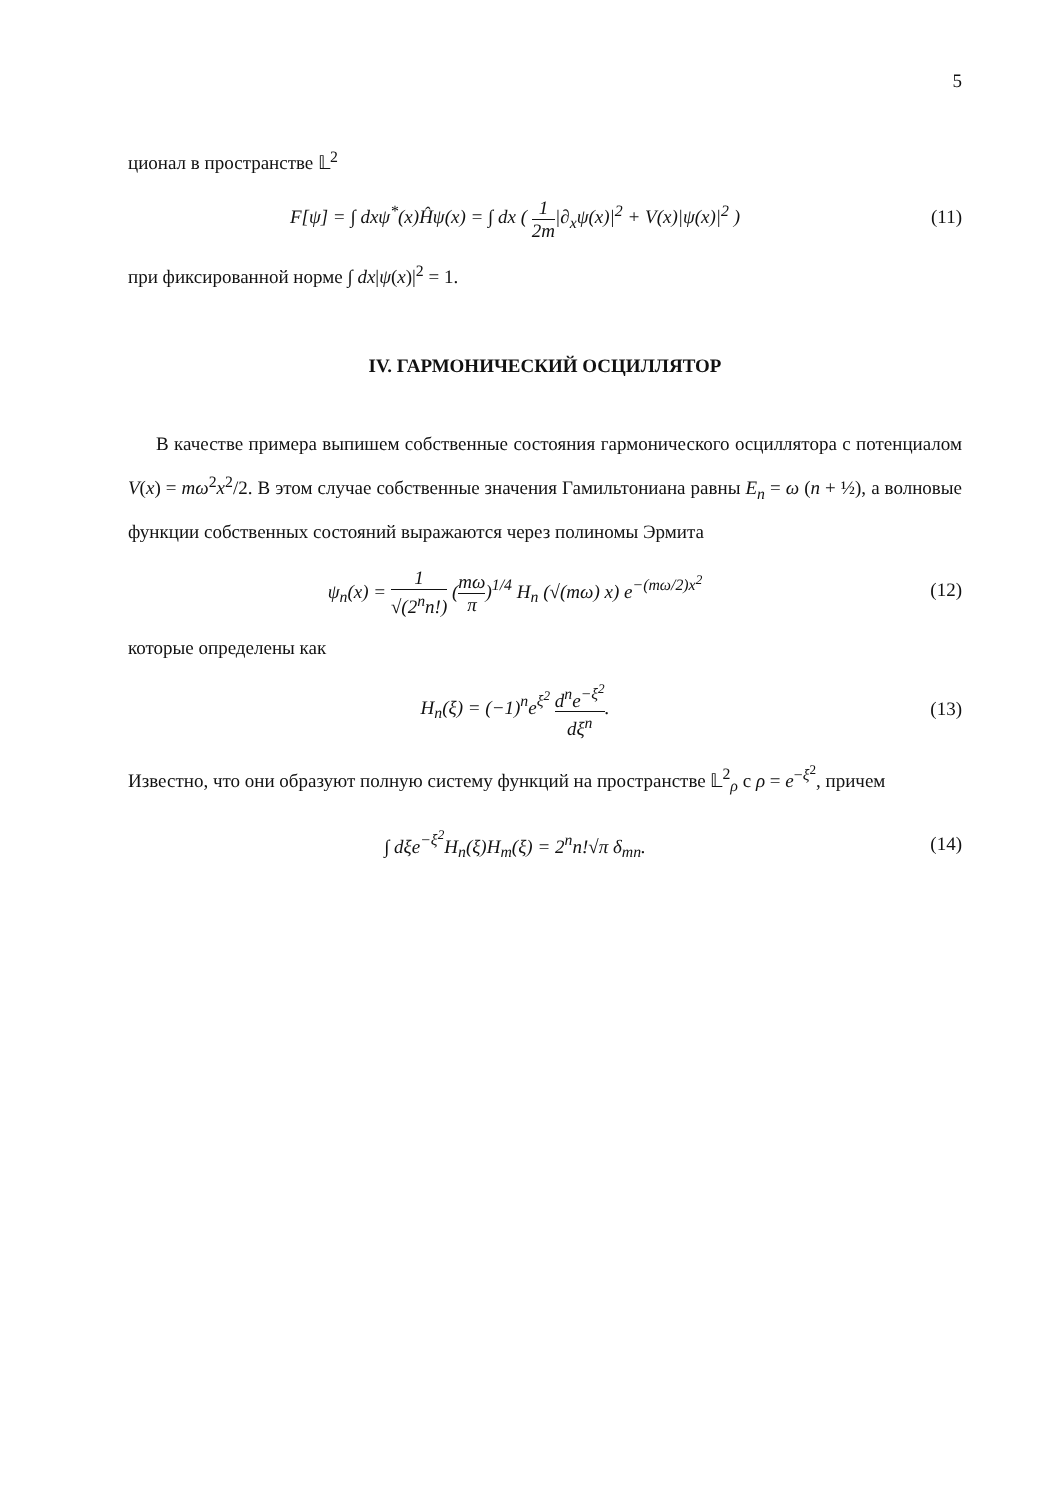5
ционал в пространстве 𝕃<sup>2</sup>
F[ψ] = ∫ dxψ<sup>*</sup>(x)Ĥψ(x) = ∫ dx ( 1 2m|∂<sub>x</sub>ψ(x)|<sup>2</sup> + V(x)|ψ(x)|<sup>2</sup> )
(11)
при фиксированной норме ∫ dx|ψ(x)|<sup>2</sup> = 1.
IV. ГАРМОНИЧЕСКИЙ ОСЦИЛЛЯТОР
В качестве примера выпишем собственные состояния гармонического осциллятора с потенциалом V(x) = mω<sup>2</sup>x<sup>2</sup>/2. В этом случае собственные значения Гамильтониана равны E<sub>n</sub> = ω (n + ½), а волновые функции собственных состояний выражаются через полиномы Эрмита
ψ<sub>n</sub>(x) = 1 √(2<sup>n</sup>n!) (mω π)<sup>1/4</sup> H<sub>n</sub> (√(mω) x) e<sup>−(mω/2)x<sup>2</sup></sup>
(12)
которые определены как
H<sub>n</sub>(ξ) = (−1)<sup>n</sup>e<sup>ξ<sup>2</sup></sup> d<sup>n</sup>e<sup>−ξ<sup>2</sup></sup> dξ<sup>n</sup>. (13)
Известно, что они образуют полную систему функций на пространстве 𝕃<sup>2</sup><sub>ρ</sub> с ρ = e<sup>−ξ<sup>2</sup></sup>, причем
∫ dξe<sup>−ξ<sup>2</sup></sup>H<sub>n</sub>(ξ)H<sub>m</sub>(ξ) = 2<sup>n</sup>n!√π δ<sub>mn</sub>.
(14)